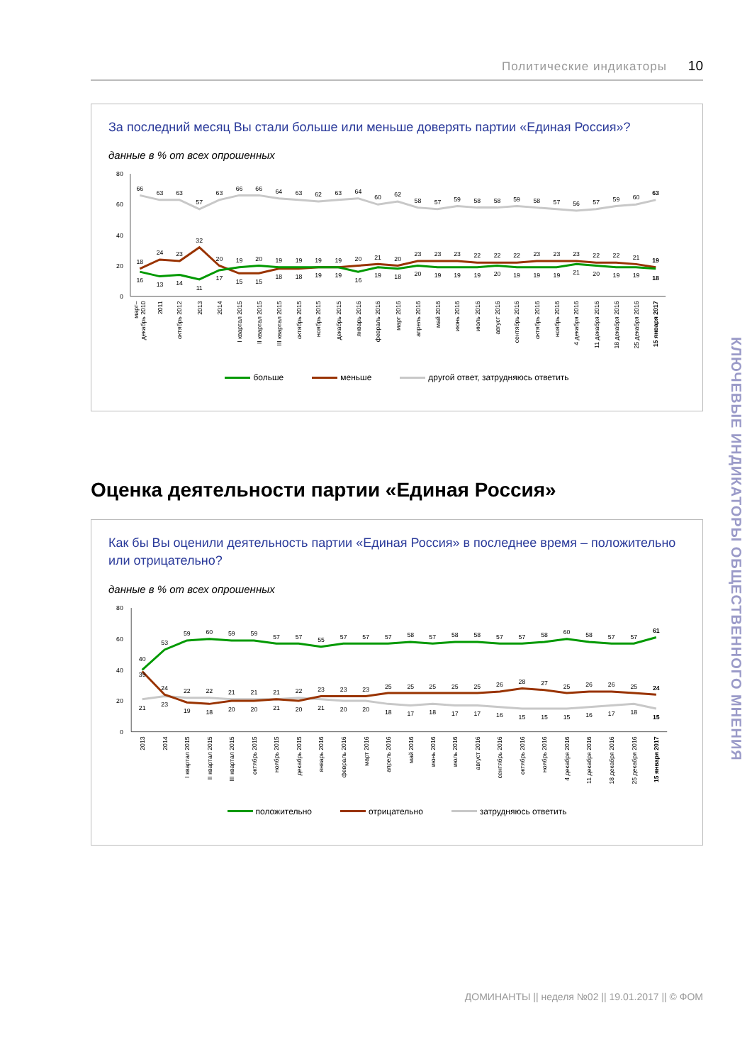Политические индикаторы 10
За последний месяц Вы стали больше или меньше доверять партии «Единая Россия»?
данные в % от всех опрошенных
80
60
40
20
0
66
63
63
57
63
66
66
64
63
62
63
64
60
62
58
57
59
58
58
59
58
57
56
57
59
60
63
18
24
23
32
20
19
20
19
19
19
19
20
21
20
23
23
23
22
22
22
23
23
23
22
22
21
19
16
13
14
11
17
15
15
18
18
19
19
16
19
18
20
19
19
19
20
19
19
19
21
20
19
19
18
март–
декабрь 2010
2011
октябрь 2012
2013
2014
I квартал 2015
II квартал 2015
III квартал 2015
октябрь 2015
ноябрь 2015
декабрь 2015
январь 2016
февраль 2016
март 2016
апрель 2016
май 2016
июнь 2016
июль 2016
август 2016
сентябрь 2016
октябрь 2016
ноябрь 2016
4 декабря 2016
11 декабря 2016
18 декабря 2016
25 декабря 2016
15 января 2017
больше меньше другой ответ, затрудняюсь ответить
Оценка деятельности партии «Единая Россия»
Как бы Вы оценили деятельность партии «Единая Россия» в последнее время – положительно или отрицательно?
данные в % от всех опрошенных
80
60
40
20
0
40
53
59
60
59
59
57
57
55
57
57
57
58
57
58
58
57
57
58
60
58
57
57
61
39
24
22
22
21
21
21
22
23
23
23
25
25
25
25
25
26
28
27
25
26
26
25
24
21
23
19
18
20
20
21
20
21
20
20
18
17
18
17
17
16
15
15
15
16
17
18
15
2013
2014
I квартал 2015
II квартал 2015
III квартал 2015
октябрь 2015
ноябрь 2015
декабрь 2015
январь 2016
февраль 2016
март 2016
апрель 2016
май 2016
июнь 2016
июль 2016
август 2016
сентябрь 2016
октябрь 2016
ноябрь 2016
4 декабря 2016
11 декабря 2016
18 декабря 2016
25 декабря 2016
15 января 2017
положительно отрицательно затрудняюсь ответить
ДОМИНАНТЫ || неделя №02 || 19.01.2017 || © ФОМ
КЛЮЧЕВЫЕ ИНДИКАТОРЫ ОБЩЕСТВЕННОГО МНЕНИЯ